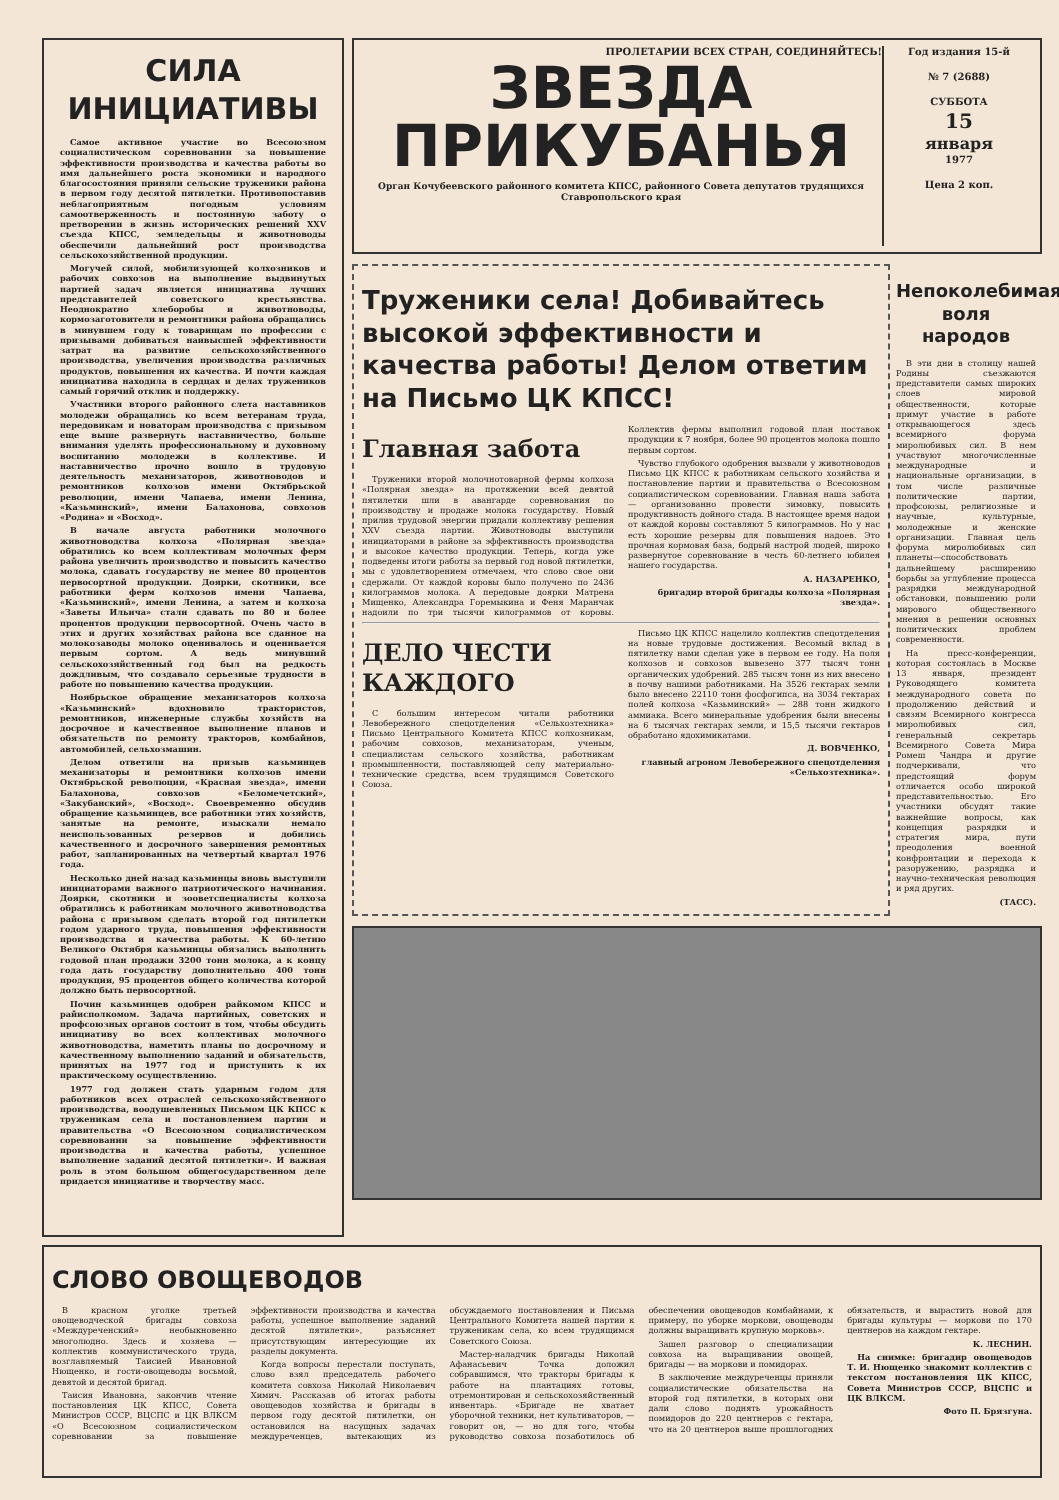СИЛА ИНИЦИАТИВЫ
Самое активное участие во Всесоюзном социалистическом соревновании за повышение эффективности производства и качества работы во имя дальнейшего роста экономики и народного благосостояния приняли сельские труженики района в первом году десятой пятилетки. Противопоставив неблагоприятным погодным условиям самоотверженность и постоянную заботу о претворении в жизнь исторических решений XXV съезда КПСС, земледельцы и животноводы обеспечили дальнейший рост производства сельскохозяйственной продукции.
Могучей силой, мобилизующей колхозников и рабочих совхозов на выполнение выдвинутых партией задач является инициатива лучших представителей советского крестьянства. Неоднократно хлеборобы и животноводы, кормозаготовители и ремонтники района обращались в минувшем году к товарищам по профессии с призывами добиваться наивысшей эффективности затрат на развитие сельскохозяйственного производства, увеличения производства различных продуктов, повышения их качества. И почти каждая инициатива находила в сердцах и делах тружеников самый горячий отклик и поддержку.
Участники второго районного слета наставников молодежи обращались ко всем ветеранам труда, передовикам и новаторам производства с призывом еще выше развернуть наставничество, больше внимания уделять профессиональному и духовному воспитанию молодежи в коллективе. И наставничество прочно вошло в трудовую деятельность механизаторов, животноводов и ремонтников колхозов имени Октябрьской революции, имени Чапаева, имени Ленина, «Казьминский», имени Балахонова, совхозов «Родина» и «Восход».
В начале августа работники молочного животноводства колхоза «Полярная звезда» обратились ко всем коллективам молочных ферм района увеличить производство и повысить качество молока, сдавать государству не менее 80 процентов первосортной продукции. Доярки, скотники, все работники ферм колхозов имени Чапаева, «Казьминский», имени Ленина, а затем и колхоза «Заветы Ильича» стали сдавать по 80 и более процентов продукции первосортной. Очень часто в этих и других хозяйствах района все сданное на молокозаводы молоко оценивалось и оценивается первым сортом. А ведь минувший сельскохозяйственный год был на редкость дождливым, что создавало серьезные трудности в работе по повышению качества продукции.
Ноябрьское обращение механизаторов колхоза «Казьминский» вдохновило трактористов, ремонтников, инженерные службы хозяйств на досрочное и качественное выполнение планов и обязательств по ремонту тракторов, комбайнов, автомобилей, сельхозмашин.
Делом ответили на призыв казьминцев механизаторы и ремонтники колхозов имени Октябрьской революции, «Красная звезда», имени Балахонова, совхозов «Беломечетский», «Закубанский», «Восход». Своевременно обсудив обращение казьминцев, все работники этих хозяйств, занятые на ремонте, изыскали немало неиспользованных резервов и добились качественного и досрочного завершения ремонтных работ, запланированных на четвертый квартал 1976 года.
Несколько дней назад казьминцы вновь выступили инициаторами важного патриотического начинания. Доярки, скотники и зооветспециалисты колхоза обратились к работникам молочного животноводства района с призывом сделать второй год пятилетки годом ударного труда, повышения эффективности производства и качества работы. К 60-летию Великого Октября казьминцы обязались выполнить годовой план продажи 3200 тонн молока, а к концу года дать государству дополнительно 400 тонн продукции, 95 процентов общего количества которой должно быть первосортной.
Почин казьминцев одобрен райкомом КПСС и райисполкомом. Задача партийных, советских и профсоюзных органов состоит в том, чтобы обсудить инициативу во всех коллективах молочного животноводства, наметить планы по досрочному и качественному выполнению заданий и обязательств, принятых на 1977 год и приступить к их практическому осуществлению.
1977 год должен стать ударным годом для работников всех отраслей сельскохозяйственного производства, воодушевленных Письмом ЦК КПСС к труженикам села и постановлением партии и правительства «О Всесоюзном социалистическом соревновании за повышение эффективности производства и качества работы, успешное выполнение заданий десятой пятилетки». И важная роль в этом большом общегосударственном деле придается инициативе и творчеству масс.
ПРОЛЕТАРИИ ВСЕХ СТРАН, СОЕДИНЯЙТЕСЬ!
ЗВЕЗДА
ПРИКУБАНЬЯ
Орган Кочубеевского районного комитета КПСС, районного Совета депутатов трудящихся Ставропольского края
Год издания 15-й
№ 7 (2688)
СУББОТА
15
января
1977
Цена 2 коп.
Труженики села! Добивайтесь высокой эффективности и качества работы! Делом ответим на Письмо ЦК КПСС!
Главная забота
Труженики второй молочнотоварной фермы колхоза «Полярная звезда» на протяжении всей девятой пятилетки шли в авангарде соревнования по производству и продаже молока государству. Новый прилив трудовой энергии придали коллективу решения XXV съезда партии. Животноводы выступили инициаторами в районе за эффективность производства и высокое качество продукции. Теперь, когда уже подведены итоги работы за первый год новой пятилетки, мы с удовлетворением отмечаем, что слово свое они сдержали. От каждой коровы было получено по 2436 килограммов молока. А передовые доярки Матрена Мищенко, Александра Горемыкина и Феня Маранчак надоили по три тысячи килограммов от коровы. Коллектив фермы выполнил годовой план поставок продукции к 7 ноября, более 90 процентов молока пошло первым сортом.
Чувство глубокого одобрения вызвали у животноводов Письмо ЦК КПСС к работникам сельского хозяйства и постановление партии и правительства о Всесоюзном социалистическом соревновании. Главная наша забота — организованно провести зимовку, повысить продуктивность дойного стада. В настоящее время надои от каждой коровы составляют 5 килограммов. Но у нас есть хорошие резервы для повышения надоев. Это прочная кормовая база, бодрый настрой людей, широко развернутое соревнование в честь 60-летнего юбилея нашего государства.
А. НАЗАРЕНКО,
бригадир второй бригады колхоза «Полярная звезда».
ДЕЛО ЧЕСТИ КАЖДОГО
С большим интересом читали работники Левобережного спецотделения «Сельхозтехника» Письмо Центрального Комитета КПСС колхозникам, рабочим совхозов, механизаторам, ученым, специалистам сельского хозяйства, работникам промышленности, поставляющей селу материально-технические средства, всем трудящимся Советского Союза.
Письмо ЦК КПСС нацелило коллектив спецотделения на новые трудовые достижения. Весомый вклад в пятилетку нами сделан уже в первом ее году. На поля колхозов и совхозов вывезено 377 тысяч тонн органических удобрений. 285 тысяч тонн из них внесено в почву нашими работниками. На 3526 гектарах земли было внесено 22110 тонн фосфогипса, на 3034 гектарах полей колхоза «Казьминский» — 288 тонн жидкого аммиака. Всего минеральные удобрения были внесены на 6 тысячах гектарах земли, и 15,5 тысячи гектаров обработано ядохимикатами.
Д. ВОВЧЕНКО,
главный агроном Левобережного спецотделения «Сельхозтехника».
Непоколебимая воля народов
В эти дни в столицу нашей Родины съезжаются представители самых широких слоев мировой общественности, которые примут участие в работе открывающегося здесь всемирного форума миролюбивых сил. В нем участвуют многочисленные международные и национальные организации, в том числе различные политические партии, профсоюзы, религиозные и научные, культурные, молодежные и женские организации. Главная цель форума миролюбивых сил планеты—способствовать дальнейшему расширению борьбы за углубление процесса разрядки международной обстановки, повышению роли мирового общественного мнения в решении основных политических проблем современности.
На пресс-конференции, которая состоялась в Москве 13 января, президент Руководящего комитета международного совета по продолжению действий и связям Всемирного конгресса миролюбивых сил, генеральный секретарь Всемирного Совета Мира Ромеш Чандра и другие подчеркивали, что предстоящий форум отличается особо широкой представительностью. Его участники обсудят такие важнейшие вопросы, как концепция разрядки и стратегия мира, пути преодоления военной конфронтации и перехода к разоружению, разрядка и научно-техническая революция и ряд других.
(ТАСС).
СЛОВО ОВОЩЕВОДОВ
В красном уголке третьей овощеводческой бригады совхоза «Междуреченский» необыкновенно многолюдно. Здесь и хозяева — коллектив коммунистического труда, возглавляемый Таисией Ивановной Нющенко, и гости-овощеводы восьмой, девятой и десятой бригад.
Таисия Ивановна, закончив чтение постановления ЦК КПСС, Совета Министров СССР, ВЦСПС и ЦК ВЛКСМ «О Всесоюзном социалистическом соревновании за повышение эффективности производства и качества работы, успешное выполнение заданий десятой пятилетки», разъясняет присутствующим интересующие их разделы документа.
Когда вопросы перестали поступать, слово взял председатель рабочего комитета совхоза Николай Николаевич Химич. Рассказав об итогах работы овощеводов хозяйства и бригады в первом году десятой пятилетки, он остановился на насущных задачах междуреченцев, вытекающих из обсуждаемого постановления и Письма Центрального Комитета нашей партии к труженикам села, ко всем трудящимся Советского Союза.
Мастер-наладчик бригады Николай Афанасьевич Точка доложил собравшимся, что тракторы бригады к работе на плантациях готовы, отремонтирован и сельскохозяйственный инвентарь. «Бригаде не хватает уборочной техники, нет культиваторов, — говорит он, — но для того, чтобы руководство совхоза позаботилось об обеспечении овощеводов комбайнами, к примеру, по уборке моркови, овощеводы должны выращивать крупную морковь».
Зашел разговор о специализации совхоза на выращивании овощей, бригады — на моркови и помидорах.
В заключение междуреченцы приняли социалистические обязательства на второй год пятилетки, в которых они дали слово поднять урожайность помидоров до 220 центнеров с гектара, что на 20 центнеров выше прошлогодних обязательств, и вырастить новой для бригады культуры — моркови по 170 центнеров на каждом гектаре.
К. ЛЕСНИН.
На снимке: бригадир овощеводов Т. И. Нющенко знакомит коллектив с текстом постановления ЦК КПСС, Совета Министров СССР, ВЦСПС и ЦК ВЛКСМ.
Фото П. Брязгуна.